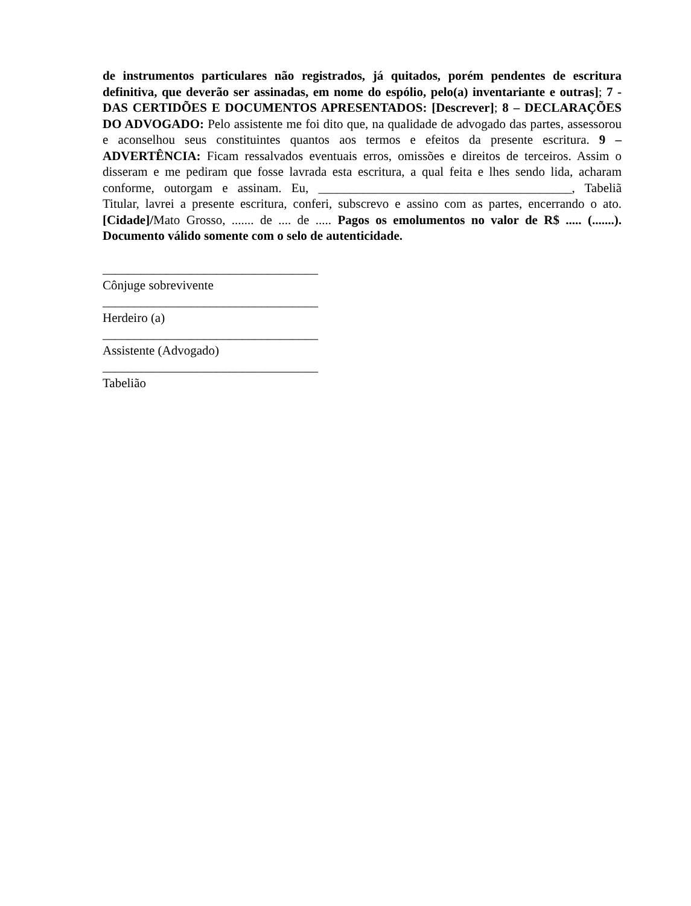de instrumentos particulares não registrados, já quitados, porém pendentes de escritura definitiva, que deverão ser assinadas, em nome do espólio, pelo(a) inventariante e outras]; 7 - DAS CERTIDÕES E DOCUMENTOS APRESENTADOS: [Descrever]; 8 – DECLARAÇÕES DO ADVOGADO: Pelo assistente me foi dito que, na qualidade de advogado das partes, assessorou e aconselhou seus constituintes quantos aos termos e efeitos da presente escritura. 9 – ADVERTÊNCIA: Ficam ressalvados eventuais erros, omissões e direitos de terceiros. Assim o disseram e me pediram que fosse lavrada esta escritura, a qual feita e lhes sendo lida, acharam conforme, outorgam e assinam. Eu, ________________________________________, Tabeliã Titular, lavrei a presente escritura, conferi, subscrevo e assino com as partes, encerrando o ato. [Cidade]/Mato Grosso, ....... de .... de ..... Pagos os emolumentos no valor de R$ ..... (.......). Documento válido somente com o selo de autenticidade.
__________________________________
Cônjuge sobrevivente
__________________________________
Herdeiro (a)
__________________________________
Assistente (Advogado)
__________________________________
Tabelião